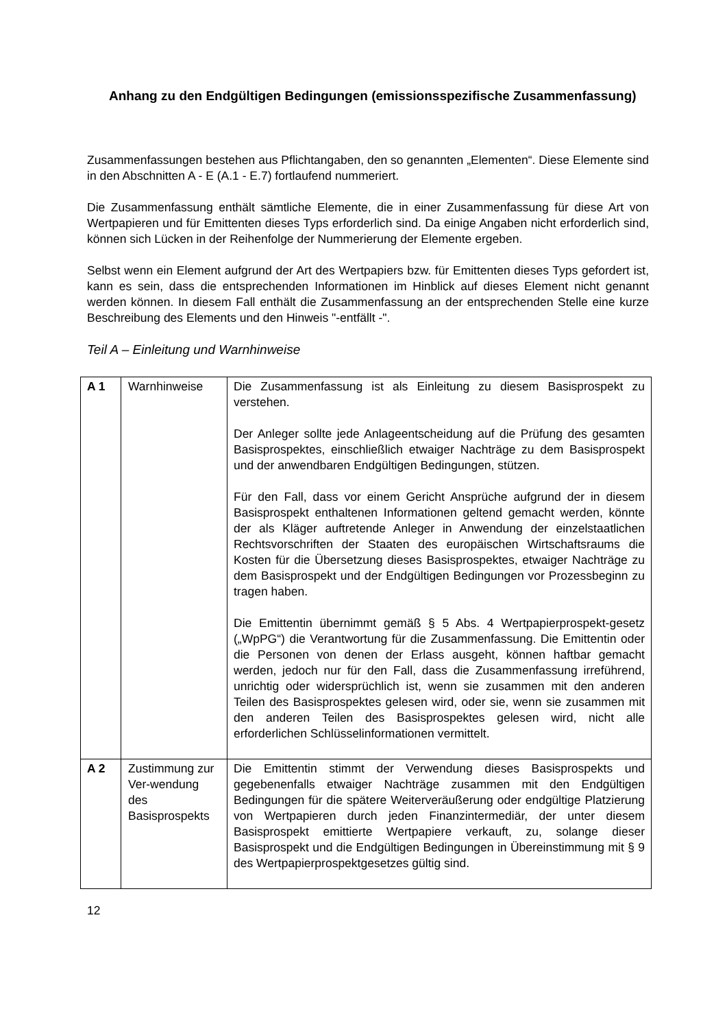Anhang zu den Endgültigen Bedingungen (emissionsspezifische Zusammenfassung)
Zusammenfassungen bestehen aus Pflichtangaben, den so genannten „Elementen“. Diese Elemente sind in den Abschnitten A - E (A.1 - E.7) fortlaufend nummeriert.
Die Zusammenfassung enthält sämtliche Elemente, die in einer Zusammenfassung für diese Art von Wertpapieren und für Emittenten dieses Typs erforderlich sind. Da einige Angaben nicht erforderlich sind, können sich Lücken in der Reihenfolge der Nummerierung der Elemente ergeben.
Selbst wenn ein Element aufgrund der Art des Wertpapiers bzw. für Emittenten dieses Typs gefordert ist, kann es sein, dass die entsprechenden Informationen im Hinblick auf dieses Element nicht genannt werden können. In diesem Fall enthält die Zusammenfassung an der entsprechenden Stelle eine kurze Beschreibung des Elements und den Hinweis "-entfällt -".
Teil A – Einleitung und Warnhinweise
| A 1 | Warnhinweise | Die Zusammenfassung ist als Einleitung zu diesem Basisprospekt zu verstehen. Der Anleger sollte jede Anlageentscheidung auf die Prüfung des gesamten Basisprospektes, einschließlich etwaiger Nachträge zu dem Basisprospekt und der anwendbaren Endgültigen Bedingungen, stützen. Für den Fall, dass vor einem Gericht Ansprüche aufgrund der in diesem Basisprospekt enthaltenen Informationen geltend gemacht werden, könnte der als Kläger auftretende Anleger in Anwendung der einzelstaatlichen Rechtsvorschriften der Staaten des europäischen Wirtschaftsraums die Kosten für die Übersetzung dieses Basisprospektes, etwaiger Nachträge zu dem Basisprospekt und der Endgültigen Bedingungen vor Prozessbeginn zu tragen haben. Die Emittentin übernimmt gemäß § 5 Abs. 4 Wertpapierprospekt-gesetz („WpPG“) die Verantwortung für die Zusammenfassung. Die Emittentin oder die Personen von denen der Erlass ausgeht, können haftbar gemacht werden, jedoch nur für den Fall, dass die Zusammenfassung irreführend, unrichtig oder widersprüchlich ist, wenn sie zusammen mit den anderen Teilen des Basisprospektes gelesen wird, oder sie, wenn sie zusammen mit den anderen Teilen des Basisprospektes gelesen wird, nicht alle erforderlichen Schlüsselinformationen vermittelt. |
| A 2 | Zustimmung zur Ver-wendung des Basisprospekts | Die Emittentin stimmt der Verwendung dieses Basisprospekts und gegebenenfalls etwaiger Nachträge zusammen mit den Endgültigen Bedingungen für die spätere Weiterveräußerung oder endgültige Platzierung von Wertpapieren durch jeden Finanzintermediär, der unter diesem Basisprospekt emittierte Wertpapiere verkauft, zu, solange dieser Basisprospekt und die Endgültigen Bedingungen in Übereinstimmung mit § 9 des Wertpapierprospektgesetzes gültig sind. |
12